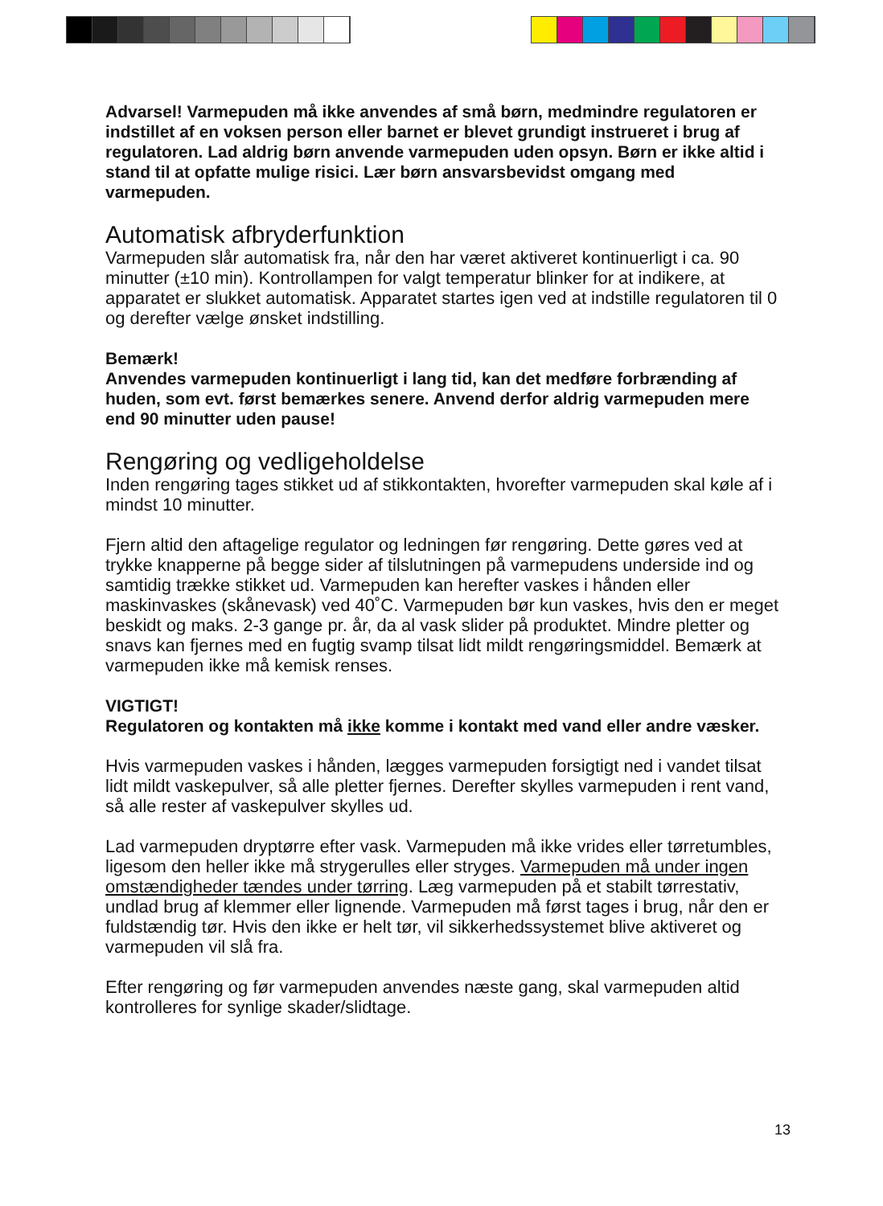Advarsel! Varmepuden må ikke anvendes af små børn, medmindre regulatoren er indstillet af en voksen person eller barnet er blevet grundigt instrueret i brug af regulatoren. Lad aldrig børn anvende varmepuden uden opsyn. Børn er ikke altid i stand til at opfatte mulige risici. Lær børn ansvarsbevidst omgang med varmepuden.
Automatisk afbryderfunktion
Varmepuden slår automatisk fra, når den har været aktiveret kontinuerligt i ca. 90 minutter (±10 min). Kontrollampen for valgt temperatur blinker for at indikere, at apparatet er slukket automatisk. Apparatet startes igen ved at indstille regulatoren til 0 og derefter vælge ønsket indstilling.
Bemærk!
Anvendes varmepuden kontinuerligt i lang tid, kan det medføre forbrænding af huden, som evt. først bemærkes senere. Anvend derfor aldrig varmepuden mere end 90 minutter uden pause!
Rengøring og vedligeholdelse
Inden rengøring tages stikket ud af stikkontakten, hvorefter varmepuden skal køle af i mindst 10 minutter.
Fjern altid den aftagelige regulator og ledningen før rengøring. Dette gøres ved at trykke knapperne på begge sider af tilslutningen på varmepudens underside ind og samtidig trække stikket ud. Varmepuden kan herefter vaskes i hånden eller maskinvaskes (skånevask) ved 40˚C. Varmepuden bør kun vaskes, hvis den er meget beskidt og maks. 2-3 gange pr. år, da al vask slider på produktet. Mindre pletter og snavs kan fjernes med en fugtig svamp tilsat lidt mildt rengøringsmiddel. Bemærk at varmepuden ikke må kemisk renses.
VIGTIGT!
Regulatoren og kontakten må ikke komme i kontakt med vand eller andre væsker.
Hvis varmepuden vaskes i hånden, lægges varmepuden forsigtigt ned i vandet tilsat lidt mildt vaskepulver, så alle pletter fjernes. Derefter skylles varmepuden i rent vand, så alle rester af vaskepulver skylles ud.
Lad varmepuden dryptørre efter vask. Varmepuden må ikke vrides eller tørretumbles, ligesom den heller ikke må strygerulles eller stryges. Varmepuden må under ingen omstændigheder tændes under tørring. Læg varmepuden på et stabilt tørrestativ, undlad brug af klemmer eller lignende. Varmepuden må først tages i brug, når den er fuldstændig tør. Hvis den ikke er helt tør, vil sikkerhedssystemet blive aktiveret og varmepuden vil slå fra.
Efter rengøring og før varmepuden anvendes næste gang, skal varmepuden altid kontrolleres for synlige skader/slidtage.
13